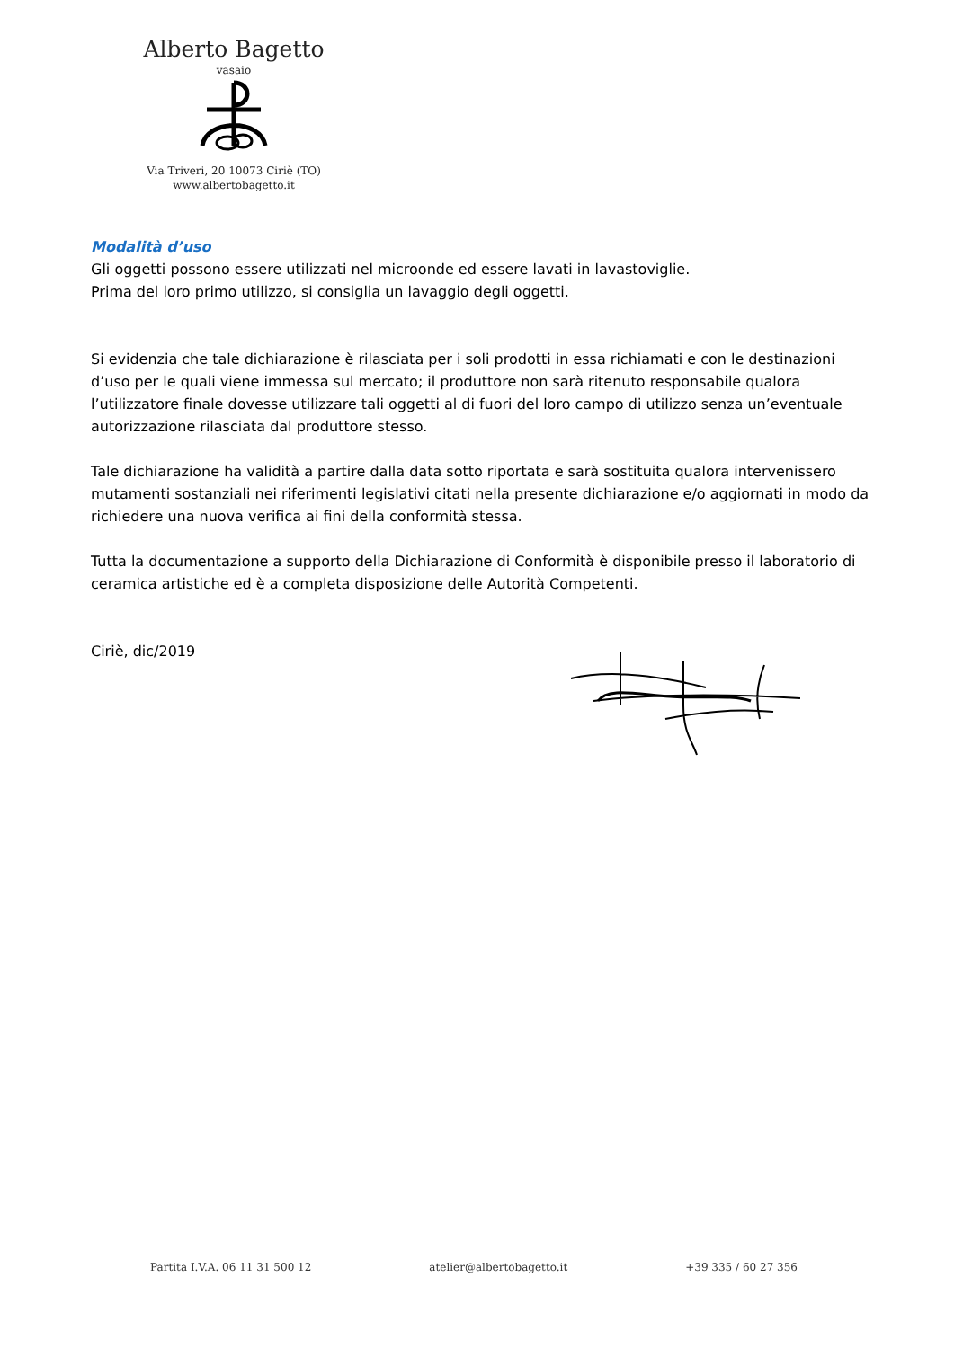Alberto Bagetto
vasaio
Via Triveri, 20 10073 Ciriè (TO)
www.albertobagetto.it
Modalità d’uso
Gli oggetti possono essere utilizzati nel microonde ed essere lavati in lavastoviglie.
Prima del loro primo utilizzo, si consiglia un lavaggio degli oggetti.
Si evidenzia che tale dichiarazione è rilasciata per i soli prodotti in essa richiamati e con le destinazioni d’uso per le quali viene immessa sul mercato; il produttore non sarà ritenuto responsabile qualora l’utilizzatore finale dovesse utilizzare tali oggetti al di fuori del loro campo di utilizzo senza un’eventuale autorizzazione rilasciata dal produttore stesso.
Tale dichiarazione ha validità a partire dalla data sotto riportata e sarà sostituita qualora intervenissero mutamenti sostanziali nei riferimenti legislativi citati nella presente dichiarazione e/o aggiornati in modo da richiedere una nuova verifica ai fini della conformità stessa.
Tutta la documentazione a supporto della Dichiarazione di Conformità è disponibile presso il laboratorio di ceramica artistiche ed è a completa disposizione delle Autorità Competenti.
Ciriè, dic/2019
Partita I.V.A. 06 11 31 500 12 atelier@albertobagetto.it +39 335 / 60 27 356